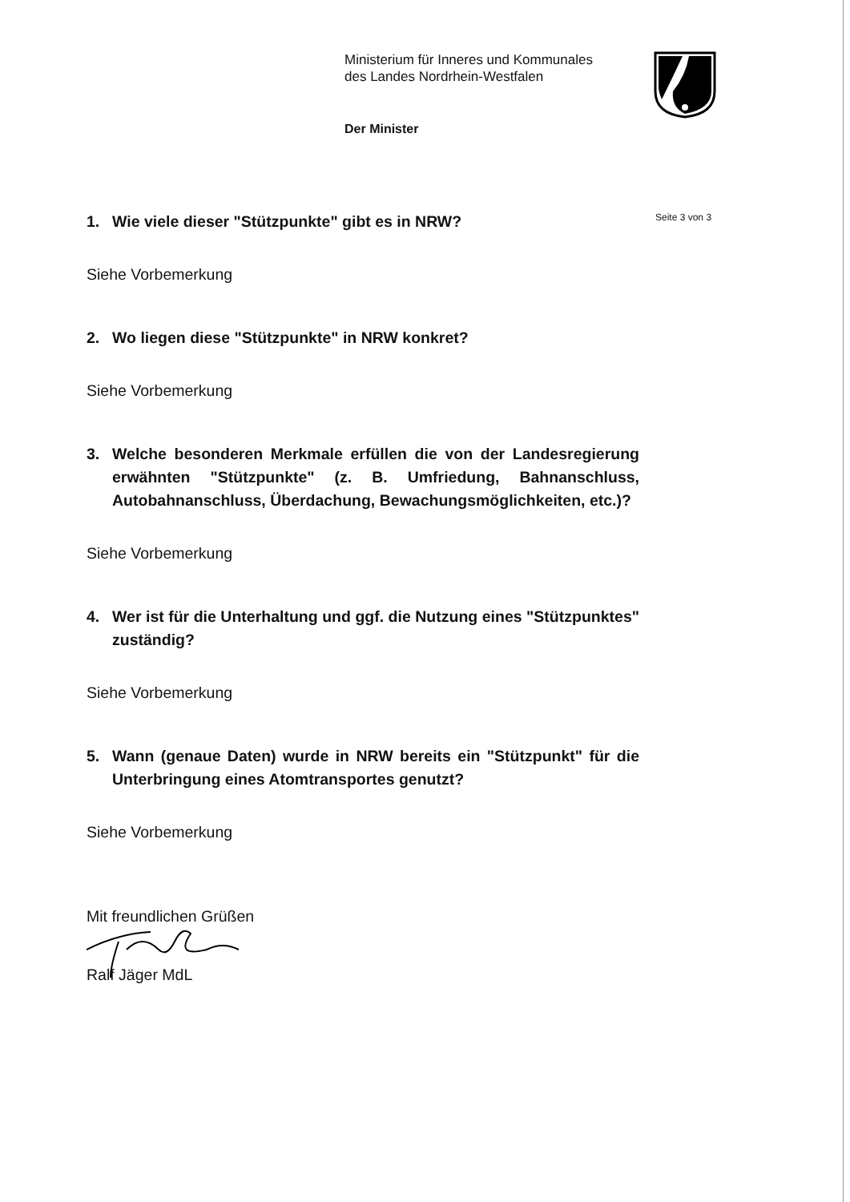Ministerium für Inneres und Kommunales
des Landes Nordrhein-Westfalen
Der Minister
Seite 3 von 3
1. Wie viele dieser "Stützpunkte" gibt es in NRW?
Siehe Vorbemerkung
2. Wo liegen diese "Stützpunkte" in NRW konkret?
Siehe Vorbemerkung
3. Welche besonderen Merkmale erfüllen die von der Landesregierung erwähnten "Stützpunkte" (z. B. Umfriedung, Bahnanschluss, Autobahnanschluss, Überdachung, Bewachungsmöglichkeiten, etc.)?
Siehe Vorbemerkung
4. Wer ist für die Unterhaltung und ggf. die Nutzung eines "Stützpunktes" zuständig?
Siehe Vorbemerkung
5. Wann (genaue Daten) wurde in NRW bereits ein "Stützpunkt" für die Unterbringung eines Atomtransportes genutzt?
Siehe Vorbemerkung
Mit freundlichen Grüßen
Ralf Jäger MdL